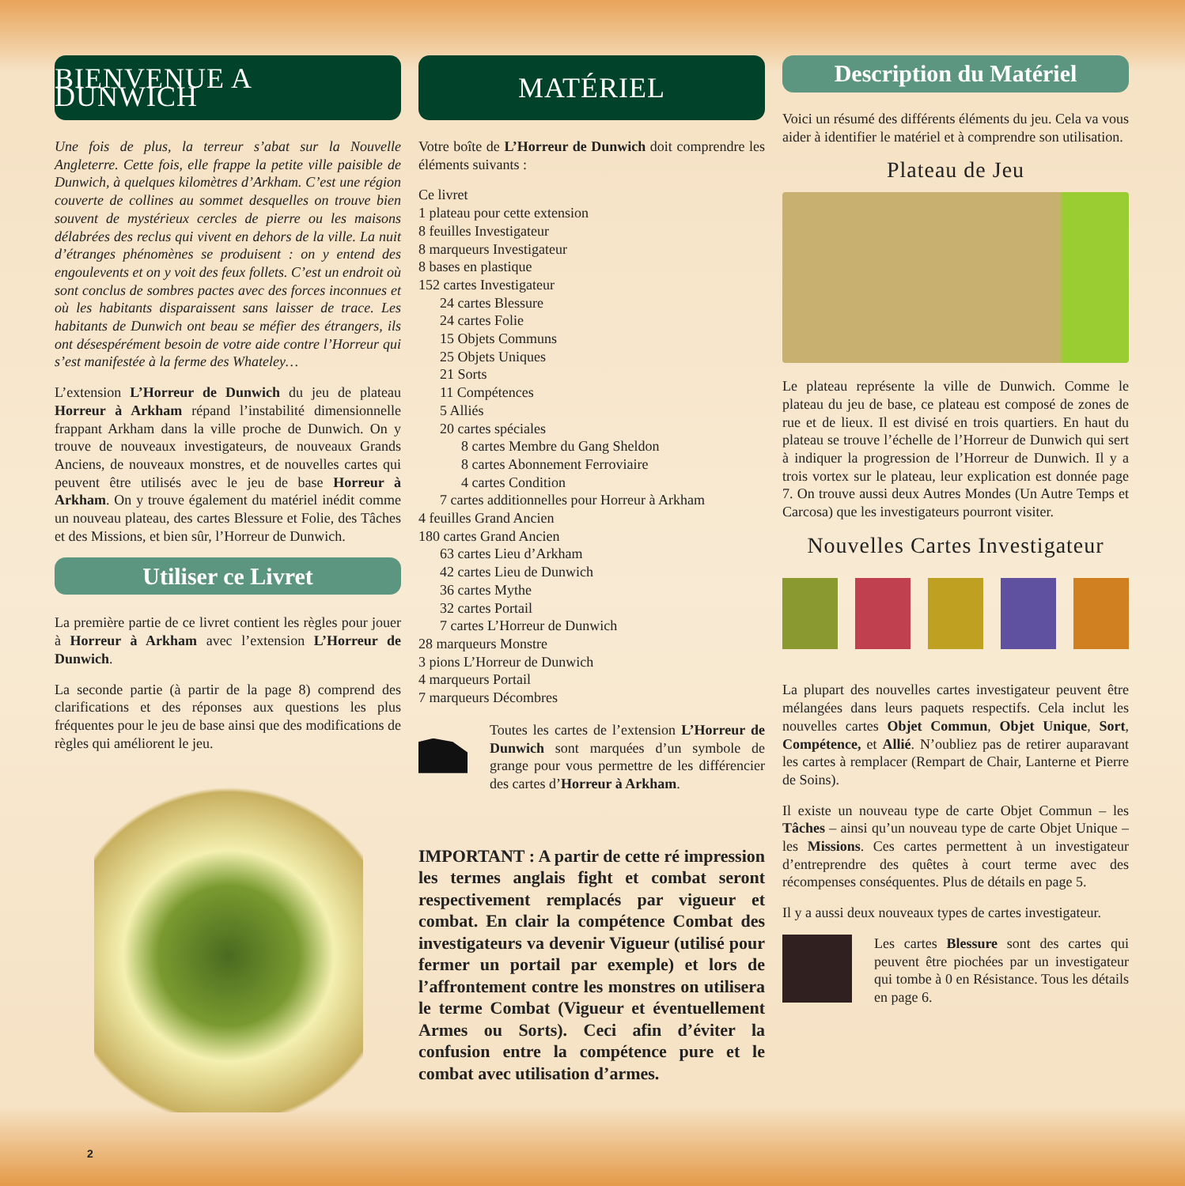BIENVENUE A DUNWICH
Une fois de plus, la terreur s’abat sur la Nouvelle Angleterre. Cette fois, elle frappe la petite ville paisible de Dunwich, à quelques kilomètres d’Arkham. C’est une région couverte de collines au sommet desquelles on trouve bien souvent de mystérieux cercles de pierre ou les maisons délabrées des reclus qui vivent en dehors de la ville. La nuit d’étranges phénomènes se produisent : on y entend des engoulevents et on y voit des feux follets. C’est un endroit où sont conclus de sombres pactes avec des forces inconnues et où les habitants disparaissent sans laisser de trace. Les habitants de Dunwich ont beau se méfier des étrangers, ils ont désespérément besoin de votre aide contre l’Horreur qui s’est manifestée à la ferme des Whateley…
L’extension L’Horreur de Dunwich du jeu de plateau Horreur à Arkham répand l’instabilité dimensionnelle frappant Arkham dans la ville proche de Dunwich. On y trouve de nouveaux investigateurs, de nouveaux Grands Anciens, de nouveaux monstres, et de nouvelles cartes qui peuvent être utilisés avec le jeu de base Horreur à Arkham. On y trouve également du matériel inédit comme un nouveau plateau, des cartes Blessure et Folie, des Tâches et des Missions, et bien sûr, l’Horreur de Dunwich.
Utiliser ce Livret
La première partie de ce livret contient les règles pour jouer à Horreur à Arkham avec l’extension L’Horreur de Dunwich.
La seconde partie (à partir de la page 8) comprend des clarifications et des réponses aux questions les plus fréquentes pour le jeu de base ainsi que des modifications de règles qui améliorent le jeu.
MATÉRIEL
Votre boîte de L’Horreur de Dunwich doit comprendre les éléments suivants :
Ce livret
1 plateau pour cette extension
8 feuilles Investigateur
8 marqueurs Investigateur
8 bases en plastique
152 cartes Investigateur
24 cartes Blessure
24 cartes Folie
15 Objets Communs
25 Objets Uniques
21 Sorts
11 Compétences
5 Alliés
20 cartes spéciales
8 cartes Membre du Gang Sheldon
8 cartes Abonnement Ferroviaire
4 cartes Condition
7 cartes additionnelles pour Horreur à Arkham
4 feuilles Grand Ancien
180 cartes Grand Ancien
63 cartes Lieu d’Arkham
42 cartes Lieu de Dunwich
36 cartes Mythe
32 cartes Portail
7 cartes L’Horreur de Dunwich
28 marqueurs Monstre
3 pions L’Horreur de Dunwich
4 marqueurs Portail
7 marqueurs Décombres
Toutes les cartes de l’extension L’Horreur de Dunwich sont marquées d’un symbole de grange pour vous permettre de les différencier des cartes d’Horreur à Arkham.
IMPORTANT : A partir de cette ré impression les termes anglais fight et combat seront respectivement remplacés par vigueur et combat. En clair la compétence Combat des investigateurs va devenir Vigueur (utilisé pour fermer un portail par exemple) et lors de l’affrontement contre les monstres on utilisera le terme Combat (Vigueur et éventuellement Armes ou Sorts). Ceci afin d’éviter la confusion entre la compétence pure et le combat avec utilisation d’armes.
Description du Matériel
Voici un résumé des différents éléments du jeu. Cela va vous aider à identifier le matériel et à comprendre son utilisation.
Plateau de Jeu
Le plateau représente la ville de Dunwich. Comme le plateau du jeu de base, ce plateau est composé de zones de rue et de lieux. Il est divisé en trois quartiers. En haut du plateau se trouve l’échelle de l’Horreur de Dunwich qui sert à indiquer la progression de l’Horreur de Dunwich. Il y a trois vortex sur le plateau, leur explication est donnée page 7. On trouve aussi deux Autres Mondes (Un Autre Temps et Carcosa) que les investigateurs pourront visiter.
Nouvelles Cartes Investigateur
La plupart des nouvelles cartes investigateur peuvent être mélangées dans leurs paquets respectifs. Cela inclut les nouvelles cartes Objet Commun, Objet Unique, Sort, Compétence, et Allié. N’oubliez pas de retirer auparavant les cartes à remplacer (Rempart de Chair, Lanterne et Pierre de Soins).
Il existe un nouveau type de carte Objet Commun – les Tâches – ainsi qu’un nouveau type de carte Objet Unique – les Missions. Ces cartes permettent à un investigateur d’entreprendre des quêtes à court terme avec des récompenses conséquentes. Plus de détails en page 5.
Il y a aussi deux nouveaux types de cartes investigateur.
Les cartes Blessure sont des cartes qui peuvent être piochées par un investigateur qui tombe à 0 en Résistance. Tous les détails en page 6.
2